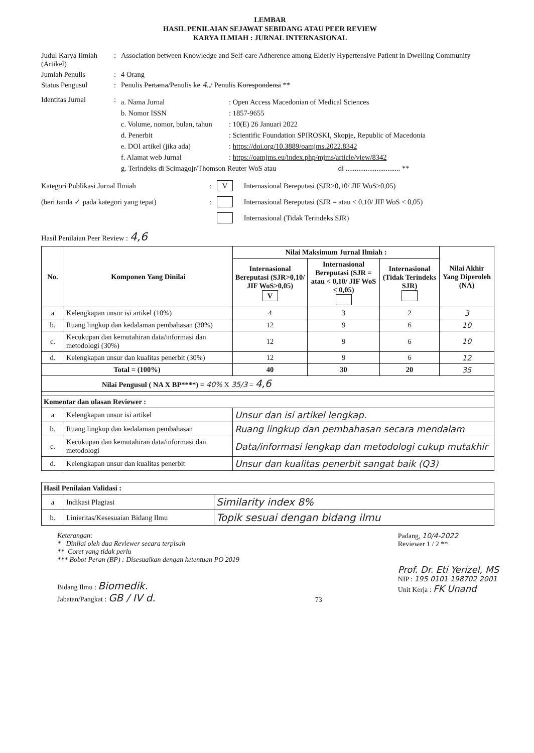LEMBAR
HASIL PENILAIAN SEJAWAT SEBIDANG ATAU PEER REVIEW
KARYA ILMIAH : JURNAL INTERNASIONAL
Judul Karya Ilmiah (Artikel)
: Association between Knowledge and Self-care Adherence among Elderly Hypertensive Patient in Dwelling Community
Jumlah Penulis : 4 Orang
Status Pengusul : Penulis Pertama/Penulis ke 4../ Penulis Korespondensi **
Identitas Jurnal :
a. Nama Jurnal : Open Access Macedonian of Medical Sciences
b. Nomor ISSN : 1857-9655
c. Volume, nomor, bulan, tahun
: 10(E) 26 Januari 2022
d. Penerbit : Scientific Foundation SPIROSKI, Skopje, Republic of Macedonia
e. DOI artikel (jika ada)
: https://doi.org/10.3889/oamjms.2022.8342
f. Alamat web Jurnal : https://oamjms.eu/index.php/mjms/article/view/8342
g. Terindeks di Scimagojr/Thomson Reuter WoS atau di .............................. **
Kategori Publikasi Jurnal Ilmiah :
V Internasional Bereputasi (SJR>0,10/ JIF WoS>0,05)
(beri tanda ✓ pada kategori yang tepat)
:
Internasional Bereputasi (SJR = atau < 0,10/ JIF WoS < 0,05)
Internasional (Tidak Terindeks SJR)
Hasil Penilaian Peer Review : 4,6
| No. | Komponen Yang Dinilai | Nilai Maksimum Jurnal Ilmiah : | | | Nilai Akhir Yang Diperoleh (NA) |
| --- | --- | --- | --- | --- | --- |
| | | Internasional Bereputasi (SJR>0,10/ JIF WoS>0,05) V | Internasional Bereputasi (SJR = atau < 0,10/ JIF WoS < 0,05) | Internasional (Tidak Terindeks SJR) | |
| a | Kelengkapan unsur isi artikel (10%) | 4 | 3 | 2 | 3 |
| b. | Ruang lingkup dan kedalaman pembahasan (30%) | 12 | 9 | 6 | 10 |
| c. | Kecukupan dan kemutahiran data/informasi dan metodologi (30%) | 12 | 9 | 6 | 10 |
| d. | Kelengkapan unsur dan kualitas penerbit (30%) | 12 | 9 | 6 | 12 |
| Total = (100%) | | 40 | 30 | 20 | 35 |
| Nilai Pengusul ( NA X BP****) = 40% X 35/3 = 4,6 | | | | | |
| Komentar dan ulasan Reviewer : | | | | | |
| a | Kelengkapan unsur isi artikel | Unsur dan isi artikel lengkap. | | | |
| b. | Ruang lingkup dan kedalaman pembahasan | Ruang lingkup dan pembahasan secara mendalam | | | |
| c. | Kecukupan dan kemutahiran data/informasi dan metodologi | Data/informasi lengkap dan metodologi cukup mutakhir | | | |
| d. | Kelengkapan unsur dan kualitas penerbit | Unsur dan kualitas penerbit sangat baik (Q3) | | | |
| Hasil Penilaian Validasi : | | |
| --- | --- | --- |
| a | Indikasi Plagiasi | Similarity index 8% |
| b. | Linieritas/Kesesuaian Bidang Ilmu | Topik sesuai dengan bidang ilmu |
Keterangan:
* Dinilai oleh dua Reviewer secara terpisah
** Coret yang tidak perlu
*** Bobot Peran (BP) : Disesuaikan dengan ketentuan PO 2019
Bidang Ilmu : Biomedik.
Jabatan/Pangkat : GB / IV d.
73 Padang, 10/4-2022
Reviewer 1 / 2 **
Prof. Dr. Eti Yerizel, MS
NIP : 195 0101 198702 2001
Unit Kerja : FK Unand